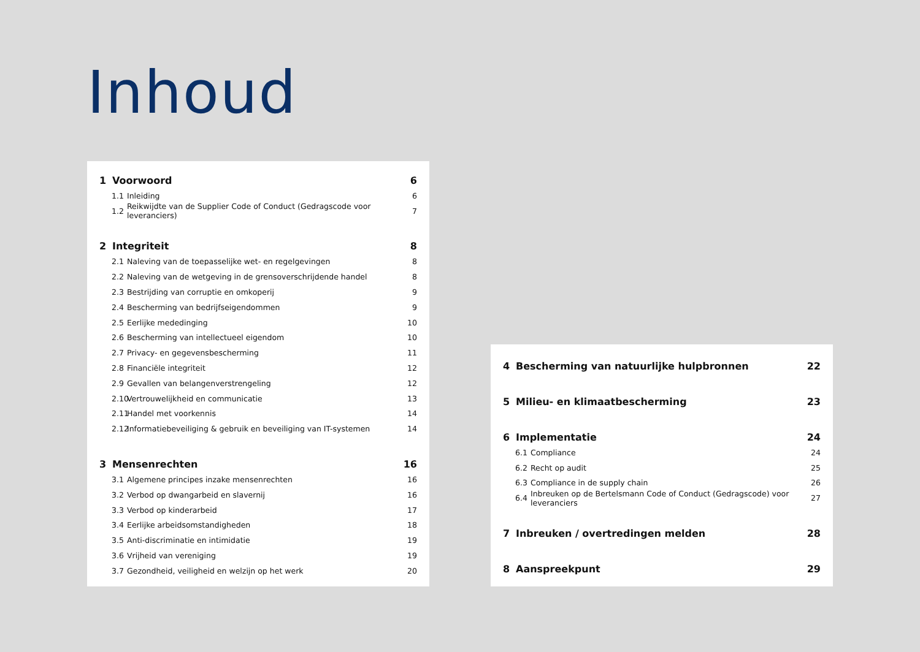Inhoud
1 Voorwoord 6
1.1 Inleiding 6
1.2 Reikwijdte van de Supplier Code of Conduct (Gedragscode voor leveranciers) 7
2 Integriteit 8
2.1 Naleving van de toepasselijke wet- en regelgevingen 8
2.2 Naleving van de wetgeving in de grensoverschrijdende handel 8
2.3 Bestrijding van corruptie en omkoperij 9
2.4 Bescherming van bedrijfseigendommen 9
2.5 Eerlijke mededinging 10
2.6 Bescherming van intellectueel eigendom 10
2.7 Privacy- en gegevensbescherming 11
2.8 Financiële integriteit 12
2.9 Gevallen van belangenverstrengeling 12
2.10 Vertrouwelijkheid en communicatie 13
2.11 Handel met voorkennis 14
2.12 Informatiebeveiliging & gebruik en beveiliging van IT-systemen 14
3 Mensenrechten 16
3.1 Algemene principes inzake mensenrechten 16
3.2 Verbod op dwangarbeid en slavernij 16
3.3 Verbod op kinderarbeid 17
3.4 Eerlijke arbeidsomstandigheden 18
3.5 Anti-discriminatie en intimidatie 19
3.6 Vrijheid van vereniging 19
3.7 Gezondheid, veiligheid en welzijn op het werk 20
4 Bescherming van natuurlijke hulpbronnen 22
5 Milieu- en klimaatbescherming 23
6 Implementatie 24
6.1 Compliance 24
6.2 Recht op audit 25
6.3 Compliance in de supply chain 26
6.4 Inbreuken op de Bertelsmann Code of Conduct (Gedragscode) voor leveranciers 27
7 Inbreuken / overtredingen melden 28
8 Aanspreekpunt 29